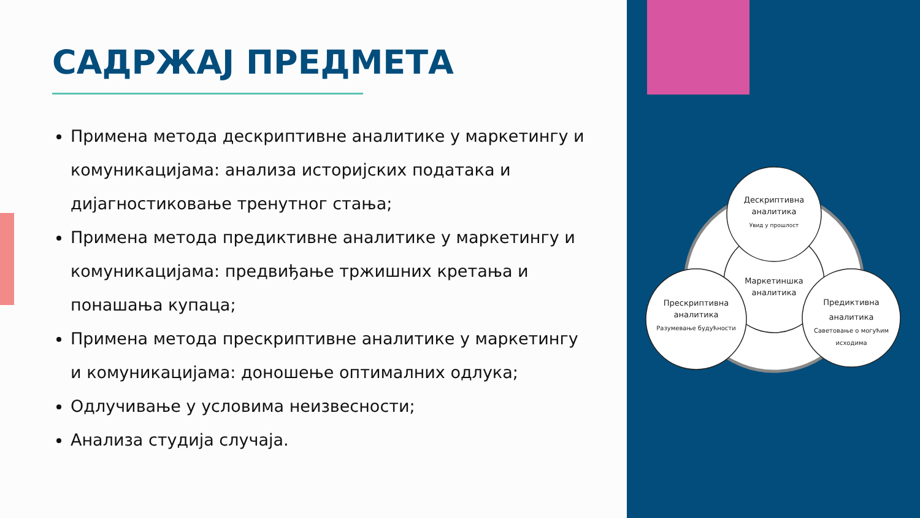САДРЖАЈ ПРЕДМЕТА
Примена метода дескриптивне аналитике у маркетингу и комуникацијама: анализа историјских података и дијагностиковање тренутног стања;
Примена метода предиктивне аналитике у маркетингу и комуникацијама: предвиђање тржишних кретања и понашања купаца;
Примена метода прескриптивне аналитике у маркетингу и комуникацијама: доношење оптималних одлука;
Одлучивање у условима неизвесности;
Анализа студија случаја.
Дескриптивна
аналитика
Увид у прошлост
Маркетиншка
аналитика
Прескриптивна
аналитика
Разумевање будућности
Предиктивна
аналитика
Саветовање о могућим
исходима